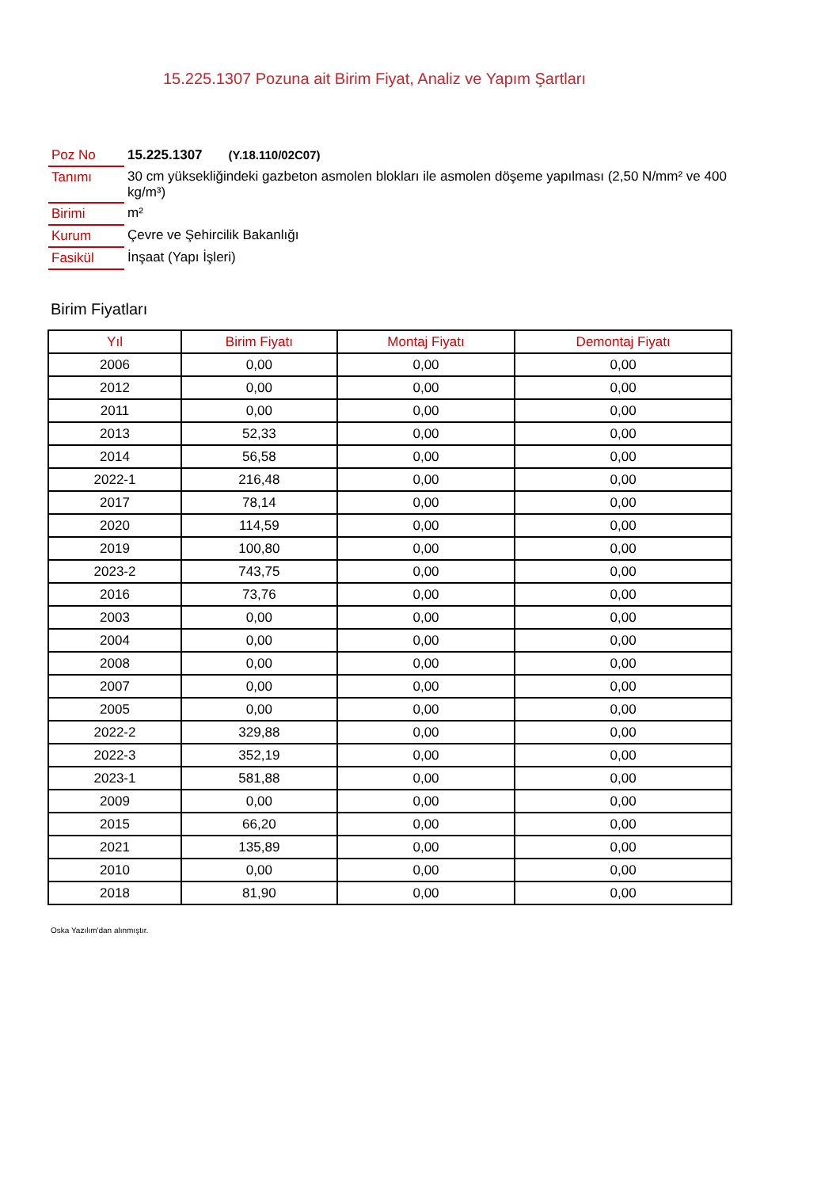15.225.1307 Pozuna ait Birim Fiyat, Analiz ve Yapım Şartları
| Poz No | 15.225.1307 (Y.18.110/02C07) |
| Tanımı | 30 cm yüksekliğindeki gazbeton asmolen blokları ile asmolen döşeme yapılması (2,50 N/mm² ve 400 kg/m³) |
| Birimi | m² |
| Kurum | Çevre ve Şehircilik Bakanlığı |
| Fasikül | İnşaat (Yapı İşleri) |
Birim Fiyatları
| Yıl | Birim Fiyatı | Montaj Fiyatı | Demontaj Fiyatı |
| --- | --- | --- | --- |
| 2006 | 0,00 | 0,00 | 0,00 |
| 2012 | 0,00 | 0,00 | 0,00 |
| 2011 | 0,00 | 0,00 | 0,00 |
| 2013 | 52,33 | 0,00 | 0,00 |
| 2014 | 56,58 | 0,00 | 0,00 |
| 2022-1 | 216,48 | 0,00 | 0,00 |
| 2017 | 78,14 | 0,00 | 0,00 |
| 2020 | 114,59 | 0,00 | 0,00 |
| 2019 | 100,80 | 0,00 | 0,00 |
| 2023-2 | 743,75 | 0,00 | 0,00 |
| 2016 | 73,76 | 0,00 | 0,00 |
| 2003 | 0,00 | 0,00 | 0,00 |
| 2004 | 0,00 | 0,00 | 0,00 |
| 2008 | 0,00 | 0,00 | 0,00 |
| 2007 | 0,00 | 0,00 | 0,00 |
| 2005 | 0,00 | 0,00 | 0,00 |
| 2022-2 | 329,88 | 0,00 | 0,00 |
| 2022-3 | 352,19 | 0,00 | 0,00 |
| 2023-1 | 581,88 | 0,00 | 0,00 |
| 2009 | 0,00 | 0,00 | 0,00 |
| 2015 | 66,20 | 0,00 | 0,00 |
| 2021 | 135,89 | 0,00 | 0,00 |
| 2010 | 0,00 | 0,00 | 0,00 |
| 2018 | 81,90 | 0,00 | 0,00 |
Oska Yazılım'dan alınmıştır.